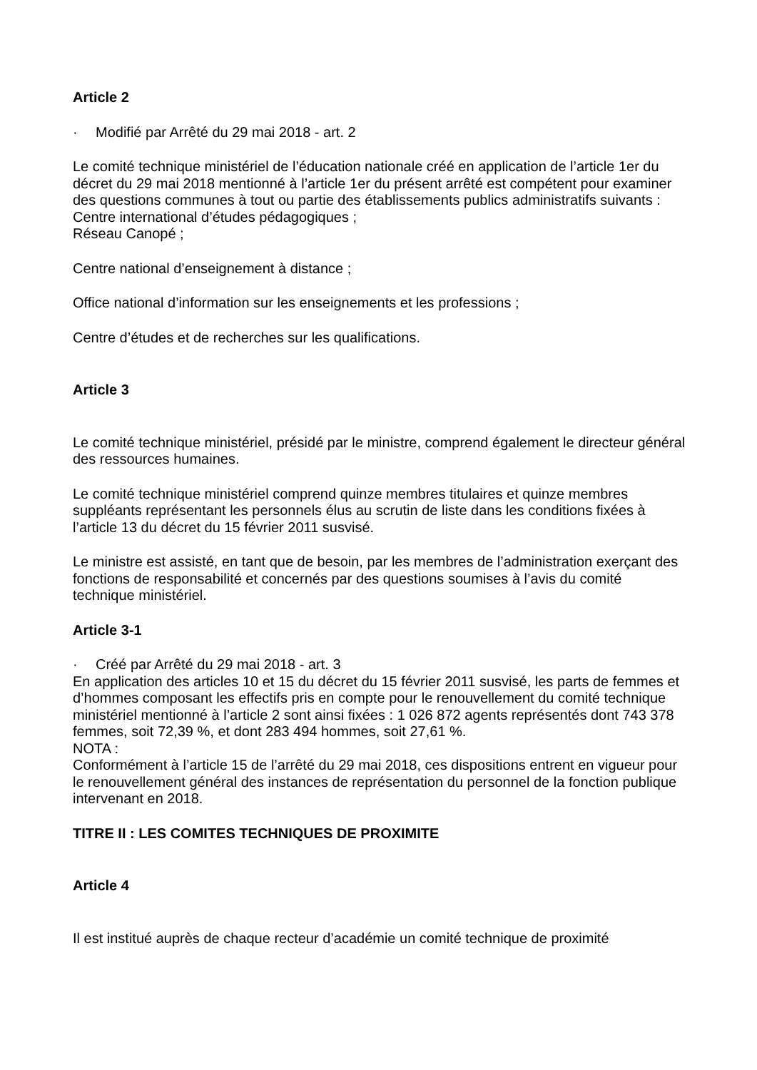Article 2
· Modifié par Arrêté du 29 mai 2018 - art. 2
Le comité technique ministériel de l’éducation nationale créé en application de l’article 1er du décret du 29 mai 2018 mentionné à l’article 1er du présent arrêté est compétent pour examiner des questions communes à tout ou partie des établissements publics administratifs suivants :
Centre international d’études pédagogiques ;
Réseau Canopé ;
Centre national d’enseignement à distance ;
Office national d’information sur les enseignements et les professions ;
Centre d’études et de recherches sur les qualifications.
Article 3
Le comité technique ministériel, présidé par le ministre, comprend également le directeur général des ressources humaines.
Le comité technique ministériel comprend quinze membres titulaires et quinze membres suppléants représentant les personnels élus au scrutin de liste dans les conditions fixées à l’article 13 du décret du 15 février 2011 susvisé.
Le ministre est assisté, en tant que de besoin, par les membres de l’administration exerçant des fonctions de responsabilité et concernés par des questions soumises à l’avis du comité technique ministériel.
Article 3-1
· Créé par Arrêté du 29 mai 2018 - art. 3
En application des articles 10 et 15 du décret du 15 février 2011 susvisé, les parts de femmes et d’hommes composant les effectifs pris en compte pour le renouvellement du comité technique ministériel mentionné à l’article 2 sont ainsi fixées : 1 026 872 agents représentés dont 743 378 femmes, soit 72,39 %, et dont 283 494 hommes, soit 27,61 %.
NOTA :
Conformément à l’article 15 de l’arrêté du 29 mai 2018, ces dispositions entrent en vigueur pour le renouvellement général des instances de représentation du personnel de la fonction publique intervenant en 2018.
TITRE II : LES COMITES TECHNIQUES DE PROXIMITE
Article 4
Il est institué auprès de chaque recteur d’académie un comité technique de proximité